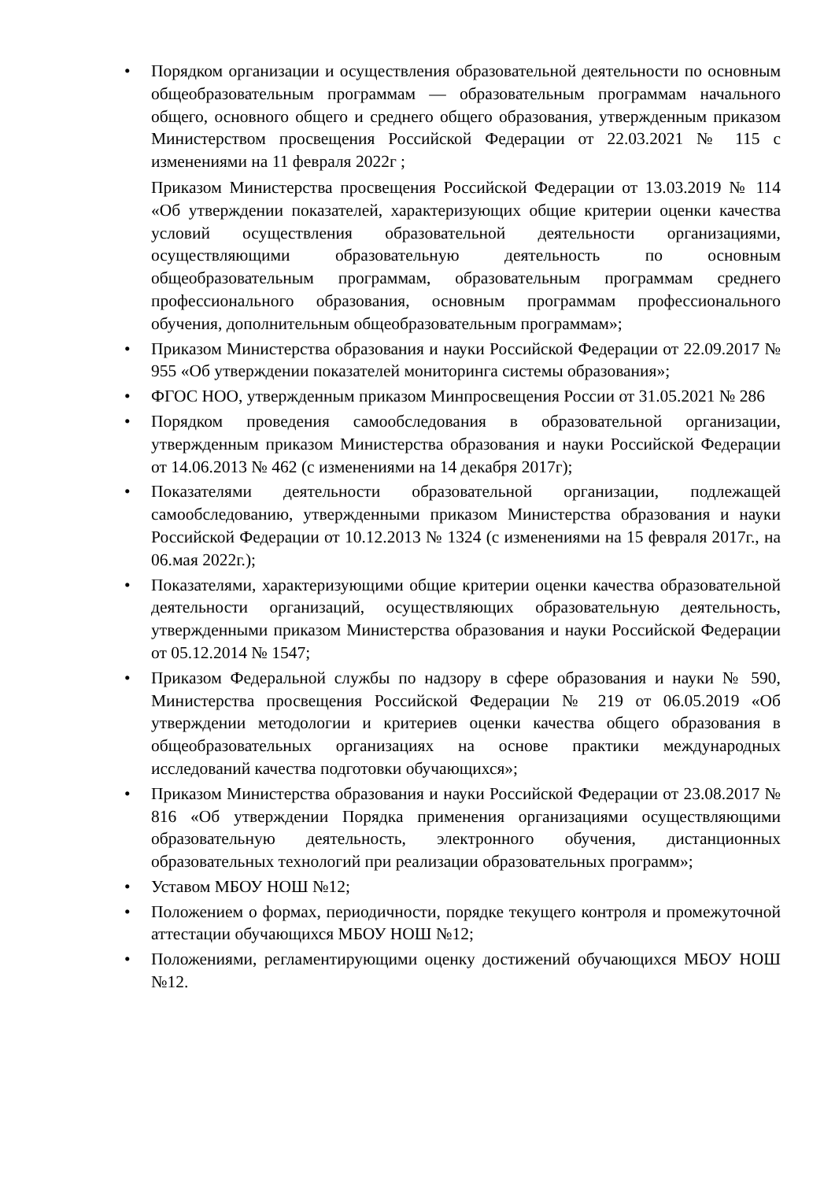• Порядком организации и осуществления образовательной деятельности по основным общеобразовательным программам — образовательным программам начального общего, основного общего и среднего общего образования, утвержденным приказом Министерством просвещения Российской Федерации от 22.03.2021 № 115 с изменениями на 11 февраля 2022г ;
Приказом Министерства просвещения Российской Федерации от 13.03.2019 № 114 «Об утверждении показателей, характеризующих общие критерии оценки качества условий осуществления образовательной деятельности организациями, осуществляющими образовательную деятельность по основным общеобразовательным программам, образовательным программам среднего профессионального образования, основным программам профессионального обучения, дополнительным общеобразовательным программам»;
• Приказом Министерства образования и науки Российской Федерации от 22.09.2017 № 955 «Об утверждении показателей мониторинга системы образования»;
• ФГОС НОО, утвержденным приказом Минпросвещения России от 31.05.2021 № 286
• Порядком проведения самообследования в образовательной организации, утвержденным приказом Министерства образования и науки Российской Федерации от 14.06.2013 № 462 (с изменениями на 14 декабря 2017г);
• Показателями деятельности образовательной организации, подлежащей самообследованию, утвержденными приказом Министерства образования и науки Российской Федерации от 10.12.2013 № 1324 (с изменениями на 15 февраля 2017г., на 06.мая 2022г.);
• Показателями, характеризующими общие критерии оценки качества образовательной деятельности организаций, осуществляющих образовательную деятельность, утвержденными приказом Министерства образования и науки Российской Федерации от 05.12.2014 № 1547;
• Приказом Федеральной службы по надзору в сфере образования и науки № 590, Министерства просвещения Российской Федерации № 219 от 06.05.2019 «Об утверждении методологии и критериев оценки качества общего образования в общеобразовательных организациях на основе практики международных исследований качества подготовки обучающихся»;
• Приказом Министерства образования и науки Российской Федерации от 23.08.2017 № 816 «Об утверждении Порядка применения организациями осуществляющими образовательную деятельность, электронного обучения, дистанционных образовательных технологий при реализации образовательных программ»;
• Уставом МБОУ НОШ №12;
• Положением о формах, периодичности, порядке текущего контроля и промежуточной аттестации обучающихся МБОУ НОШ №12;
• Положениями, регламентирующими оценку достижений обучающихся МБОУ НОШ №12.